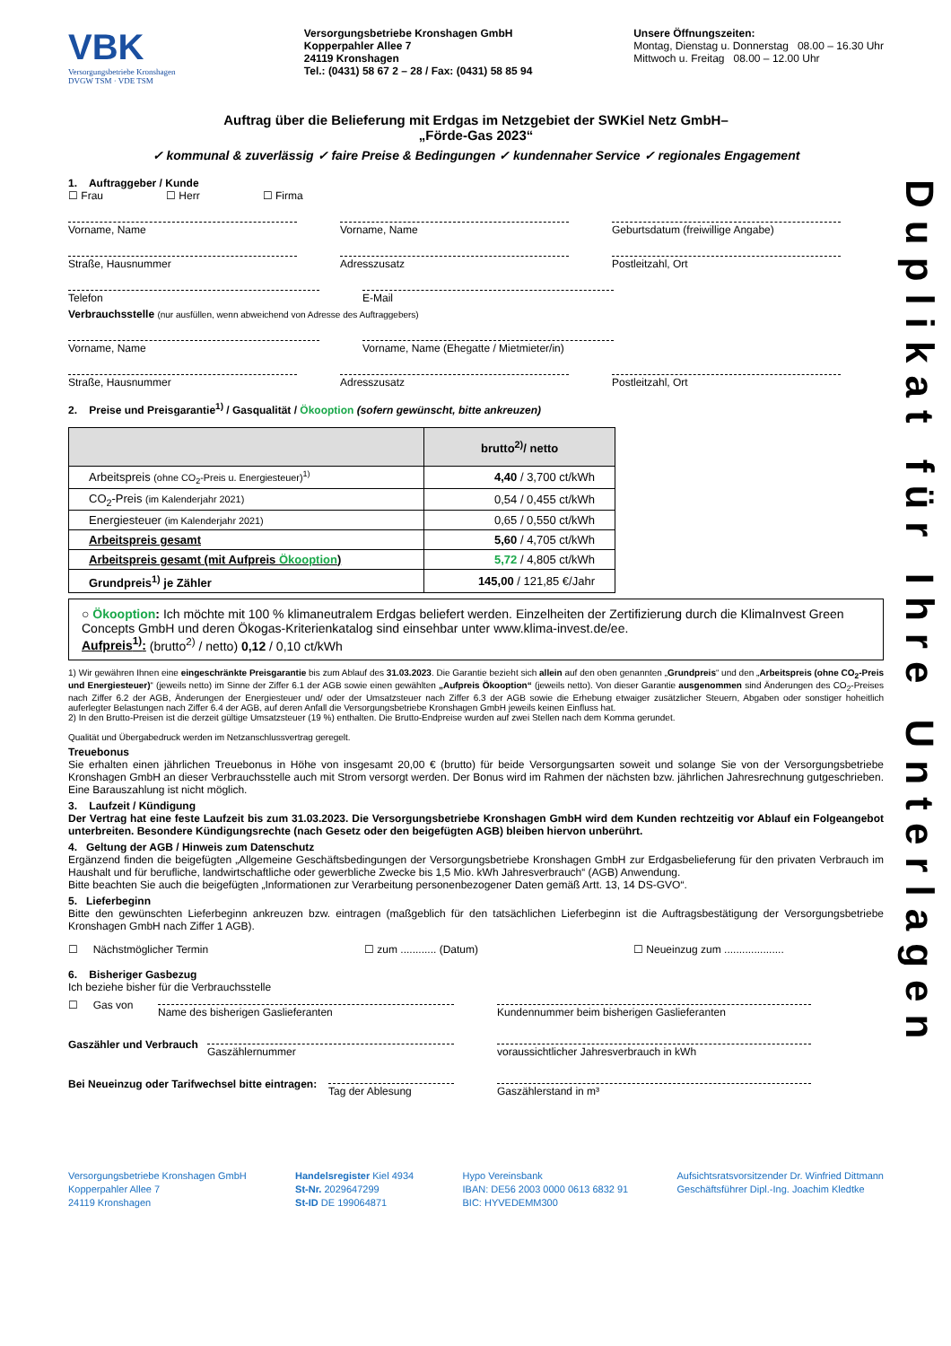Duplikat für Ihre Unterlagen
VBK
Versorgungsbetriebe Kronshagen
DVGW TSM · VDE TSM
Versorgungsbetriebe Kronshagen GmbH
Kopperpahler Allee 7
24119 Kronshagen
Tel.: (0431) 58 67 2 – 28 / Fax: (0431) 58 85 94
Unsere Öffnungszeiten:
Montag, Dienstag u. Donnerstag 08.00 – 16.30 Uhr
Mittwoch u. Freitag 08.00 – 12.00 Uhr
Auftrag über die Belieferung mit Erdgas im Netzgebiet der SWKiel Netz GmbH–
„Förde-Gas 2023“
✓ kommunal & zuverlässig ✓ faire Preise & Bedingungen ✓ kundennaher Service ✓ regionales Engagement
1. Auftraggeber / Kunde
☐ Frau ☐ Herr ☐ Firma
Vorname, Name Vorname, Name Geburtsdatum (freiwillige Angabe)
Straße, Hausnummer Adresszusatz Postleitzahl, Ort
Telefon E-Mail
Verbrauchsstelle (nur ausfüllen, wenn abweichend von Adresse des Auftraggebers)
Vorname, Name Vorname, Name (Ehegatte / Mietmieter/in)
Straße, Hausnummer Adresszusatz Postleitzahl, Ort
2. Preise und Preisgarantie<sup>1)</sup> / Gasqualität / Ökooption (sofern gewünscht, bitte ankreuzen)
| | brutto<sup>2)</sup>/ netto |
| --- | --- |
| Arbeitspreis (ohne CO<sub>2</sub>-Preis u. Energiesteuer)<sup>1)</sup> | 4,40 / 3,700 ct/kWh |
| CO<sub>2</sub>-Preis (im Kalenderjahr 2021) | 0,54 / 0,455 ct/kWh |
| Energiesteuer (im Kalenderjahr 2021) | 0,65 / 0,550 ct/kWh |
| Arbeitspreis gesamt | 5,60 / 4,705 ct/kWh |
| Arbeitspreis gesamt (mit Aufpreis Ökooption ) | 5,72 / 4,805 ct/kWh |
| Grundpreis<sup>1)</sup> je Zähler | 145,00 / 121,85 €/Jahr |
○ Ökooption: Ich möchte mit 100 % klimaneutralem Erdgas beliefert werden. Einzelheiten der Zertifizierung durch die KlimaInvest Green Concepts GmbH und deren Ökogas-Kriterienkatalog sind einsehbar unter www.klima-invest.de/ee.
Aufpreis<sup>1)</sup>: (brutto<sup>2)</sup> / netto) 0,12 / 0,10 ct/kWh
1) Wir gewähren Ihnen eine eingeschränkte Preisgarantie bis zum Ablauf des 31.03.2023. Die Garantie bezieht sich allein auf den oben genannten „Grundpreis“ und den „Arbeitspreis (ohne CO<sub>2</sub>-Preis und Energiesteuer)“ (jeweils netto) im Sinne der Ziffer 6.1 der AGB sowie einen gewählten „Aufpreis Ökooption“ (jeweils netto). Von dieser Garantie ausgenommen sind Änderungen des CO<sub>2</sub>-Preises nach Ziffer 6.2 der AGB, Änderungen der Energiesteuer und/ oder der Umsatzsteuer nach Ziffer 6.3 der AGB sowie die Erhebung etwaiger zusätzlicher Steuern, Abgaben oder sonstiger hoheitlich auferlegter Belastungen nach Ziffer 6.4 der AGB, auf deren Anfall die Versorgungsbetriebe Kronshagen GmbH jeweils keinen Einfluss hat.
2) In den Brutto-Preisen ist die derzeit gültige Umsatzsteuer (19 %) enthalten. Die Brutto-Endpreise wurden auf zwei Stellen nach dem Komma gerundet.
Qualität und Übergabedruck werden im Netzanschlussvertrag geregelt.
Treuebonus
Sie erhalten einen jährlichen Treuebonus in Höhe von insgesamt 20,00 € (brutto) für beide Versorgungsarten soweit und solange Sie von der Versorgungsbetriebe Kronshagen GmbH an dieser Verbrauchsstelle auch mit Strom versorgt werden. Der Bonus wird im Rahmen der nächsten bzw. jährlichen Jahresrechnung gutgeschrieben. Eine Barauszahlung ist nicht möglich.
3. Laufzeit / Kündigung
Der Vertrag hat eine feste Laufzeit bis zum 31.03.2023. Die Versorgungsbetriebe Kronshagen GmbH wird dem Kunden rechtzeitig vor Ablauf ein Folgeangebot unterbreiten. Besondere Kündigungsrechte (nach Gesetz oder den beigefügten AGB) bleiben hiervon unberührt.
4. Geltung der AGB / Hinweis zum Datenschutz
Ergänzend finden die beigefügten „Allgemeine Geschäftsbedingungen der Versorgungsbetriebe Kronshagen GmbH zur Erdgasbelieferung für den privaten Verbrauch im Haushalt und für berufliche, landwirtschaftliche oder gewerbliche Zwecke bis 1,5 Mio. kWh Jahresverbrauch“ (AGB) Anwendung.
Bitte beachten Sie auch die beigefügten „Informationen zur Verarbeitung personenbezogener Daten gemäß Artt. 13, 14 DS-GVO“.
5. Lieferbeginn
Bitte den gewünschten Lieferbeginn ankreuzen bzw. eintragen (maßgeblich für den tatsächlichen Lieferbeginn ist die Auftragsbestätigung der Versorgungsbetriebe Kronshagen GmbH nach Ziffer 1 AGB).
☐ Nächstmöglicher Termin ☐ zum ............ (Datum) ☐ Neueinzug zum ....................
6. Bisheriger Gasbezug
Ich beziehe bisher für die Verbrauchsstelle
☐ Gas von
Name des bisherigen Gaslieferanten Kundennummer beim bisherigen Gaslieferanten
Gaszähler und Verbrauch
Gaszählernummer voraussichtlicher Jahresverbrauch in kWh
Bei Neueinzug oder Tarifwechsel bitte eintragen:
Tag der Ablesung Gaszählerstand in m³
Versorgungsbetriebe Kronshagen GmbH
Kopperpahler Allee 7
24119 Kronshagen
Handelsregister Kiel 4934
St-Nr. 2029647299
St-ID DE 199064871
Hypo Vereinsbank
IBAN: DE56 2003 0000 0613 6832 91
BIC: HYVEDEMM300
Aufsichtsratsvorsitzender Dr. Winfried Dittmann
Geschäftsführer Dipl.-Ing. Joachim Kledtke